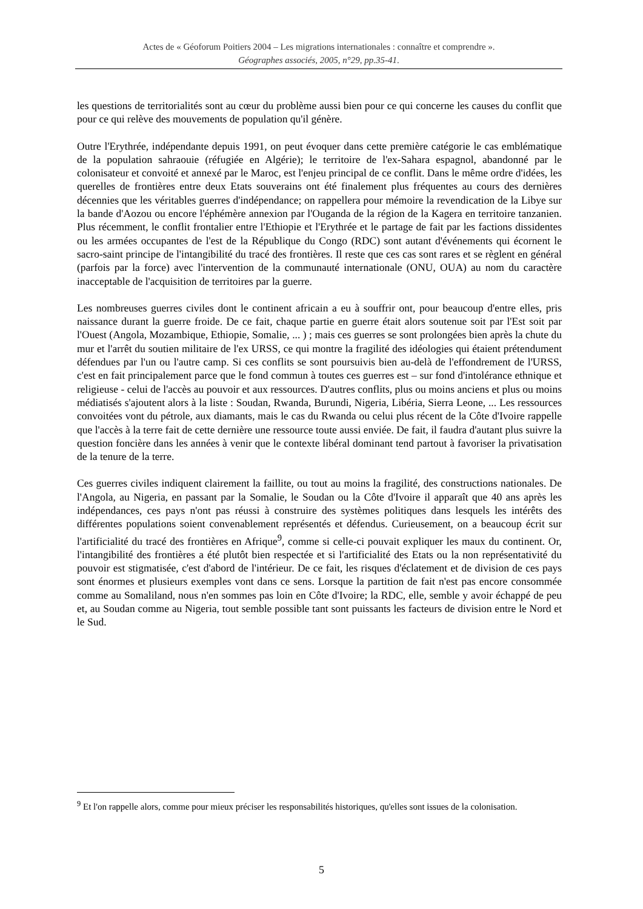Actes de « Géoforum Poitiers 2004 – Les migrations internationales : connaître et comprendre ».
Géographes associés, 2005, n°29, pp.35-41.
les questions de territorialités sont au cœur du problème aussi bien pour ce qui concerne les causes du conflit que pour ce qui relève des mouvements de population qu'il génère.
Outre l'Erythrée, indépendante depuis 1991, on peut évoquer dans cette première catégorie le cas emblématique de la population sahraouie (réfugiée en Algérie); le territoire de l'ex-Sahara espagnol, abandonné par le colonisateur et convoité et annexé par le Maroc, est l'enjeu principal de ce conflit. Dans le même ordre d'idées, les querelles de frontières entre deux Etats souverains ont été finalement plus fréquentes au cours des dernières décennies que les véritables guerres d'indépendance; on rappellera pour mémoire la revendication de la Libye sur la bande d'Aozou ou encore l'éphémère annexion par l'Ouganda de la région de la Kagera en territoire tanzanien. Plus récemment, le conflit frontalier entre l'Ethiopie et l'Erythrée et le partage de fait par les factions dissidentes ou les armées occupantes de l'est de la République du Congo (RDC) sont autant d'événements qui écornent le sacro-saint principe de l'intangibilité du tracé des frontières. Il reste que ces cas sont rares et se règlent en général (parfois par la force) avec l'intervention de la communauté internationale (ONU, OUA) au nom du caractère inacceptable de l'acquisition de territoires par la guerre.
Les nombreuses guerres civiles dont le continent africain a eu à souffrir ont, pour beaucoup d'entre elles, pris naissance durant la guerre froide. De ce fait, chaque partie en guerre était alors soutenue soit par l'Est soit par l'Ouest (Angola, Mozambique, Ethiopie, Somalie, ... ) ; mais ces guerres se sont prolongées bien après la chute du mur et l'arrêt du soutien militaire de l'ex URSS, ce qui montre la fragilité des idéologies qui étaient prétendument défendues par l'un ou l'autre camp. Si ces conflits se sont poursuivis bien au-delà de l'effondrement de l'URSS, c'est en fait principalement parce que le fond commun à toutes ces guerres est – sur fond d'intolérance ethnique et religieuse - celui de l'accès au pouvoir et aux ressources. D'autres conflits, plus ou moins anciens et plus ou moins médiatisés s'ajoutent alors à la liste : Soudan, Rwanda, Burundi, Nigeria, Libéria, Sierra Leone, ... Les ressources convoitées vont du pétrole, aux diamants, mais le cas du Rwanda ou celui plus récent de la Côte d'Ivoire rappelle que l'accès à la terre fait de cette dernière une ressource toute aussi enviée. De fait, il faudra d'autant plus suivre la question foncière dans les années à venir que le contexte libéral dominant tend partout à favoriser la privatisation de la tenure de la terre.
Ces guerres civiles indiquent clairement la faillite, ou tout au moins la fragilité, des constructions nationales. De l'Angola, au Nigeria, en passant par la Somalie, le Soudan ou la Côte d'Ivoire il apparaît que 40 ans après les indépendances, ces pays n'ont pas réussi à construire des systèmes politiques dans lesquels les intérêts des différentes populations soient convenablement représentés et défendus. Curieusement, on a beaucoup écrit sur l'artificialité du tracé des frontières en Afrique<sup>9</sup>, comme si celle-ci pouvait expliquer les maux du continent. Or, l'intangibilité des frontières a été plutôt bien respectée et si l'artificialité des Etats ou la non représentativité du pouvoir est stigmatisée, c'est d'abord de l'intérieur. De ce fait, les risques d'éclatement et de division de ces pays sont énormes et plusieurs exemples vont dans ce sens. Lorsque la partition de fait n'est pas encore consommée comme au Somaliland, nous n'en sommes pas loin en Côte d'Ivoire; la RDC, elle, semble y avoir échappé de peu et, au Soudan comme au Nigeria, tout semble possible tant sont puissants les facteurs de division entre le Nord et le Sud.
<sup>9</sup> Et l'on rappelle alors, comme pour mieux préciser les responsabilités historiques, qu'elles sont issues de la colonisation.
5